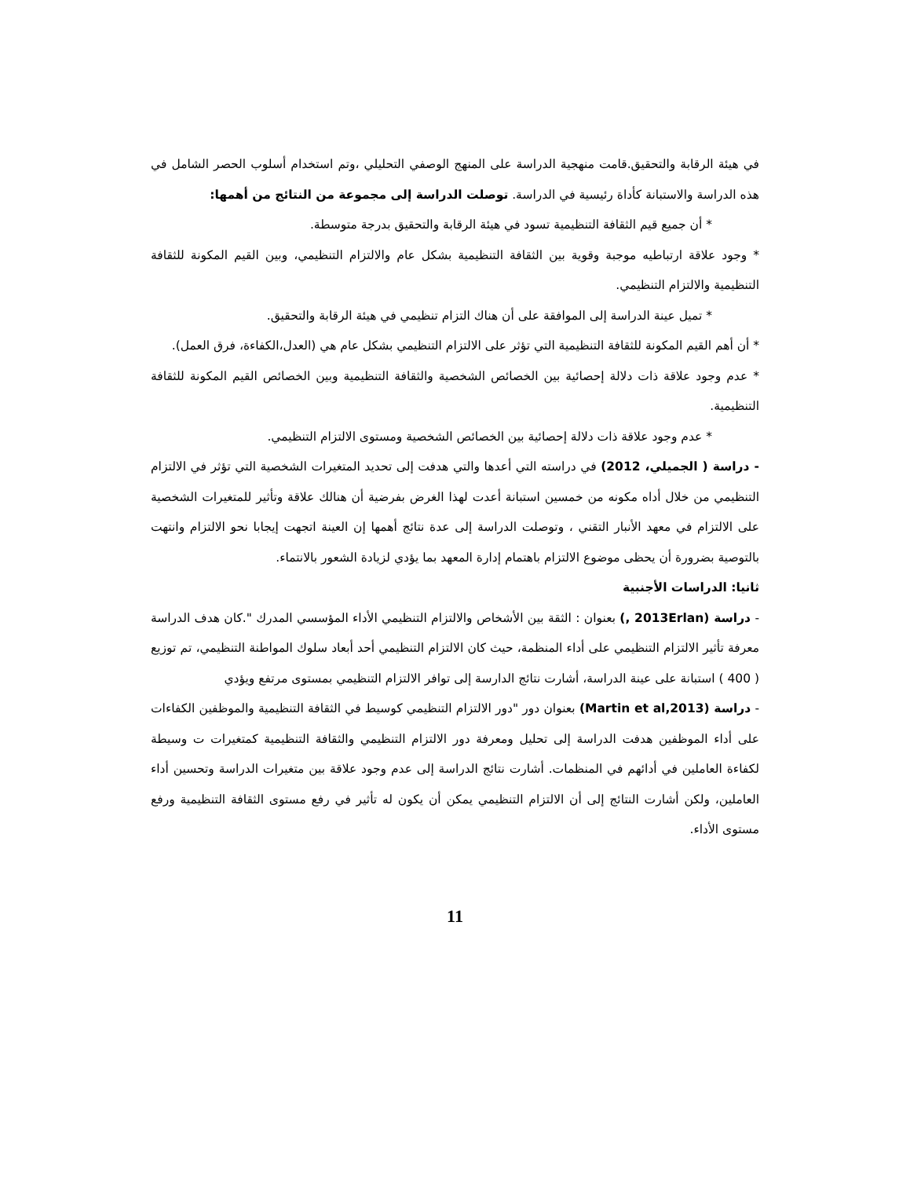في هيئة الرقابة والتحقيق.قامت منهجية الدراسة على المنهج الوصفي التحليلي ،وتم استخدام أسلوب الحصر الشامل في هذه الدراسة والاستبانة كأداة رئيسية في الدراسة. توصلت الدراسة إلى مجموعة من النتائج من أهمها:
* أن جميع قيم الثقافة التنظيمية تسود في هيئة الرقابة والتحقيق بدرجة متوسطة.
* وجود علاقة ارتباطيه موجبة وقوية بين الثقافة التنظيمية بشكل عام والالتزام التنظيمي، وبين القيم المكونة للثقافة التنظيمية والالتزام التنظيمي.
* تميل عينة الدراسة إلى الموافقة على أن هناك التزام تنظيمي في هيئة الرقابة والتحقيق.
* أن أهم القيم المكونة للثقافة التنظيمية التي تؤثر على الالتزام التنظيمي بشكل عام هي (العدل،الكفاءة، فرق العمل).
* عدم وجود علاقة ذات دلالة إحصائية بين الخصائص الشخصية والثقافة التنظيمية وبين الخصائص القيم المكونة للثقافة التنظيمية.
* عدم وجود علاقة ذات دلالة إحصائية بين الخصائص الشخصية ومستوى الالتزام التنظيمي.
- دراسة ( الجميلي، 2012) في دراسته التي أعدها والتي هدفت إلى تحديد المتغيرات الشخصية التي تؤثر في الالتزام التنظيمي من خلال أداه مكونه من خمسين استبانة أعدت لهذا الغرض بفرضية أن هنالك علاقة وتأثير للمتغيرات الشخصية على الالتزام في معهد الأنبار التقني ، وتوصلت الدراسة إلى عدة نتائج أهمها إن العينة اتجهت إيجابا نحو الالتزام وانتهت بالتوصية بضرورة أن يحظى موضوع الالتزام باهتمام إدارة المعهد بما يؤدي لزيادة الشعور بالانتماء.
ثانيا: الدراسات الأجنبية
- دراسة (2013Erlan ,) بعنوان : الثقة بين الأشخاص والالتزام التنظيمي الأداء المؤسسي المدرك ".كان هدف الدراسة معرفة تأثير الالتزام التنظيمي على أداء المنظمة، حيث كان الالتزام التنظيمي أحد أبعاد سلوك المواطنة التنظيمي، تم توزيع ( 400 ) استبانة على عينة الدراسة، أشارت نتائج الدارسة إلى توافر الالتزام التنظيمي بمستوى مرتفع ويؤدي
- دراسة (Martin et al,2013) بعنوان دور "دور الالتزام التنظيمي كوسيط في الثقافة التنظيمية والموظفين الكفاءات على أداء الموظفين هدفت الدراسة إلى تحليل ومعرفة دور الالتزام التنظيمي والثقافة التنظيمية كمتغيرات ت وسيطة لكفاءة العاملين في أدائهم في المنظمات. أشارت نتائج الدراسة إلى عدم وجود علاقة بين متغيرات الدراسة وتحسين أداء العاملين، ولكن أشارت النتائج إلى أن الالتزام التنظيمي يمكن أن يكون له تأثير في رفع مستوى الثقافة التنظيمية ورفع مستوى الأداء.
11